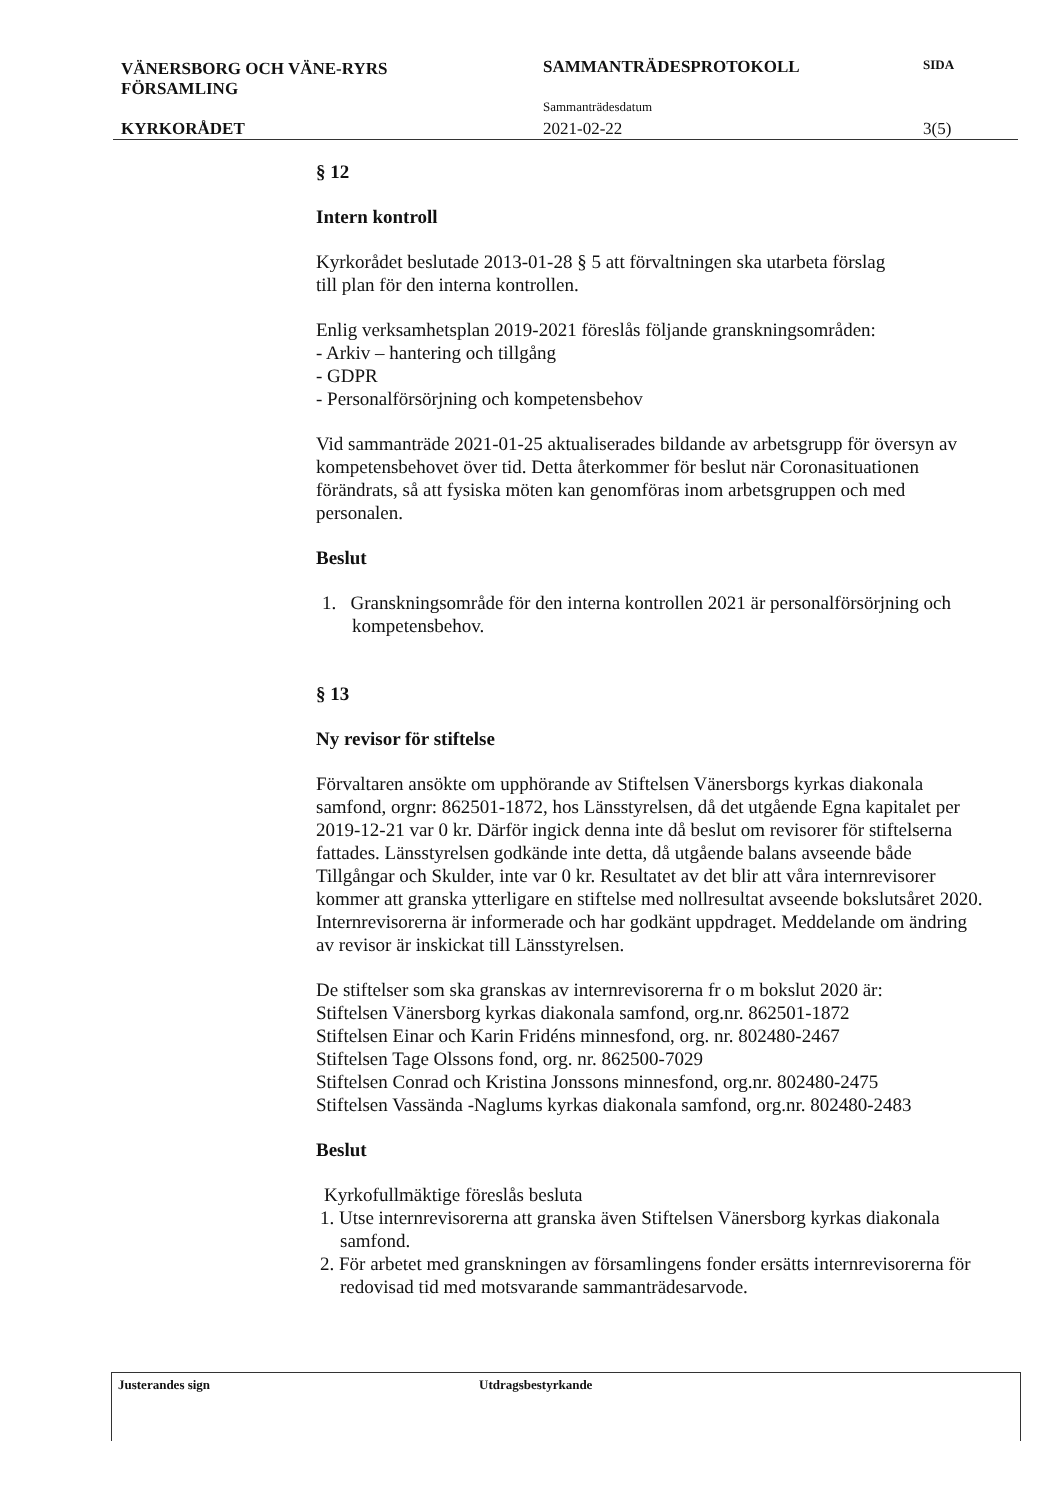VÄNERSBORG OCH VÄNE-RYRS
FÖRSAMLING
KYRKORÅDET
SAMMANTRÄDESPROTOKOLL
Sammanträdesdatum
2021-02-22
SIDA
3(5)
§ 12
Intern kontroll
Kyrkorådet beslutade 2013-01-28 § 5 att förvaltningen ska utarbeta förslag
till plan för den interna kontrollen.
Enlig verksamhetsplan 2019-2021 föreslås följande granskningsområden:
- Arkiv – hantering och tillgång
- GDPR
- Personalförsörjning och kompetensbehov
Vid sammanträde 2021-01-25 aktualiserades bildande av arbetsgrupp för översyn av kompetensbehovet över tid. Detta återkommer för beslut när Coronasituationen förändrats, så att fysiska möten kan genomföras inom arbetsgruppen och med personalen.
Beslut
1. Granskningsområde för den interna kontrollen 2021 är personalförsörjning och kompetensbehov.
§ 13
Ny revisor för stiftelse
Förvaltaren ansökte om upphörande av Stiftelsen Vänersborgs kyrkas diakonala samfond, orgnr: 862501-1872, hos Länsstyrelsen, då det utgående Egna kapitalet per 2019-12-21 var 0 kr. Därför ingick denna inte då beslut om revisorer för stiftelserna fattades. Länsstyrelsen godkände inte detta, då utgående balans avseende både Tillgångar och Skulder, inte var 0 kr. Resultatet av det blir att våra internrevisorer kommer att granska ytterligare en stiftelse med nollresultat avseende bokslutsåret 2020.
Internrevisorerna är informerade och har godkänt uppdraget. Meddelande om ändring av revisor är inskickat till Länsstyrelsen.
De stiftelser som ska granskas av internrevisorerna fr o m bokslut 2020 är:
Stiftelsen Vänersborg kyrkas diakonala samfond, org.nr. 862501-1872
Stiftelsen Einar och Karin Fridéns minnesfond, org. nr. 802480-2467
Stiftelsen Tage Olssons fond, org. nr. 862500-7029
Stiftelsen Conrad och Kristina Jonssons minnesfond, org.nr. 802480-2475
Stiftelsen Vassända -Naglums kyrkas diakonala samfond, org.nr. 802480-2483
Beslut
Kyrkofullmäktige föreslås besluta
1. Utse internrevisorerna att granska även Stiftelsen Vänersborg kyrkas diakonala samfond.
2. För arbetet med granskningen av församlingens fonder ersätts internrevisorerna för redovisad tid med motsvarande sammanträdesarvode.
Justerandes sign Utdragsbestyrkande